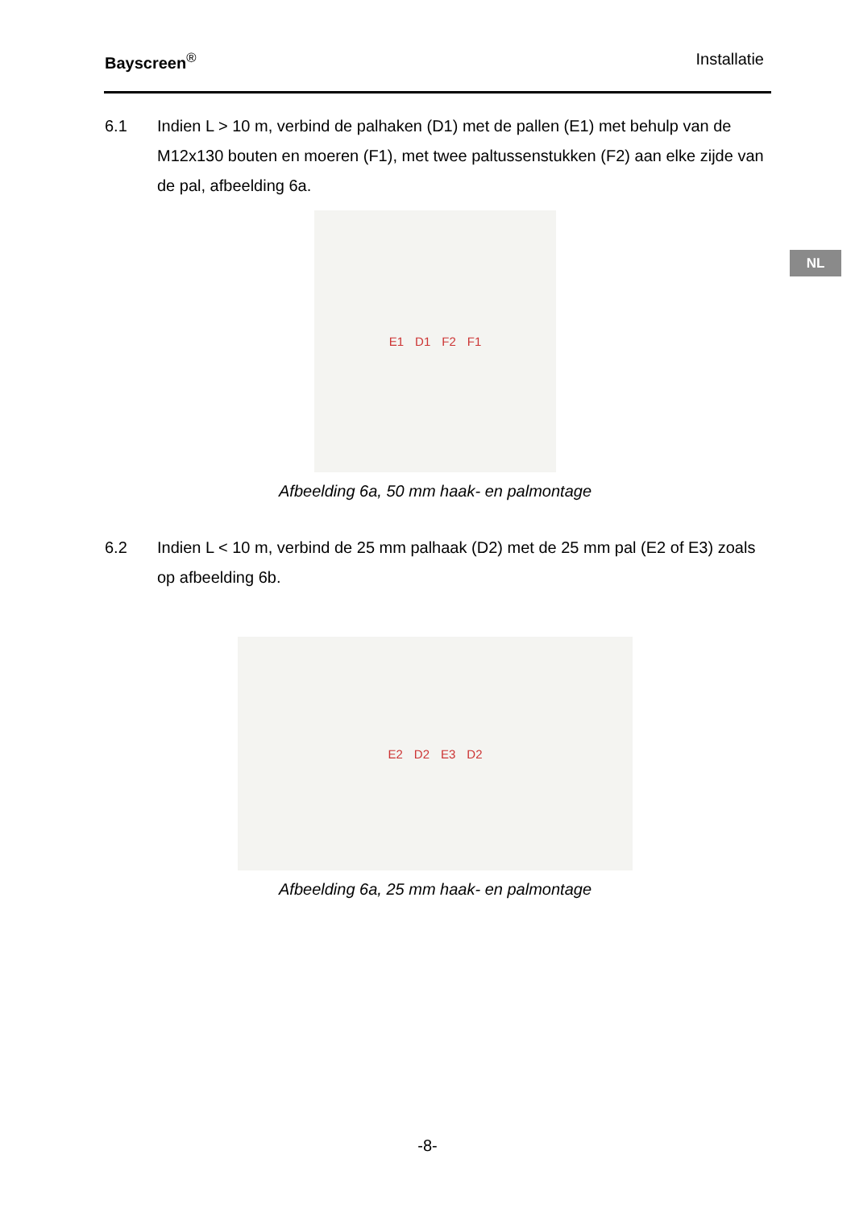Bayscreen<sup>®</sup> Installatie
NL
6.1 Indien L > 10 m, verbind de palhaken (D1) met de pallen (E1) met behulp van de M12x130 bouten en moeren (F1), met twee paltussenstukken (F2) aan elke zijde van de pal, afbeelding 6a.
E1 D1 F2 F1
Afbeelding 6a, 50 mm haak- en palmontage
6.2 Indien L < 10 m, verbind de 25 mm palhaak (D2) met de 25 mm pal (E2 of E3) zoals op afbeelding 6b.
E2 D2 E3 D2
Afbeelding 6a, 25 mm haak- en palmontage
-8-